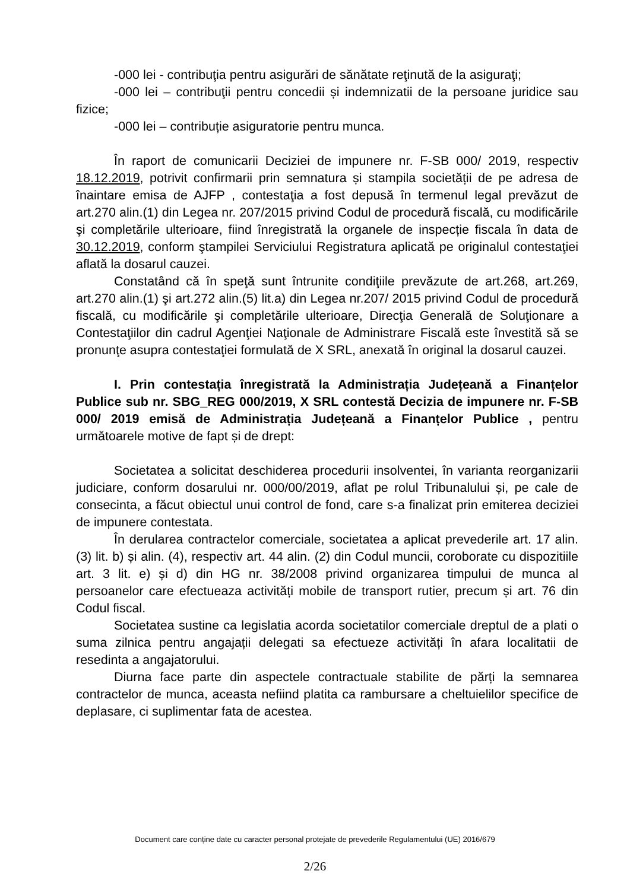-000 lei - contribuţia pentru asigurări de sănătate reţinută de la asiguraţi;
-000 lei – contribuţii pentru concedii și indemnizatii de la persoane juridice sau fizice;
-000 lei – contribuție asiguratorie pentru munca.
În raport de comunicarii Deciziei de impunere nr. F-SB 000/ 2019, respectiv 18.12.2019, potrivit confirmarii prin semnatura și stampila societății de pe adresa de înaintare emisa de AJFP , contestaţia a fost depusă în termenul legal prevăzut de art.270 alin.(1) din Legea nr. 207/2015 privind Codul de procedură fiscală, cu modificările şi completările ulterioare, fiind înregistrată la organele de inspecție fiscala în data de 30.12.2019, conform ştampilei Serviciului Registratura aplicată pe originalul contestaţiei aflată la dosarul cauzei.
Constatând că în speţă sunt întrunite condiţiile prevăzute de art.268, art.269, art.270 alin.(1) şi art.272 alin.(5) lit.a) din Legea nr.207/ 2015 privind Codul de procedură fiscală, cu modificările şi completările ulterioare, Direcţia Generală de Soluţionare a Contestaţiilor din cadrul Agenţiei Naţionale de Administrare Fiscală este învestită să se pronunţe asupra contestaţiei formulată de X SRL, anexată în original la dosarul cauzei.
I. Prin contestația înregistrată la Administrația Județeană a Finanțelor Publice sub nr. SBG_REG 000/2019, X SRL contestă Decizia de impunere nr. F-SB 000/ 2019 emisă de Administrația Județeană a Finanțelor Publice , pentru următoarele motive de fapt și de drept:
Societatea a solicitat deschiderea procedurii insolventei, în varianta reorganizarii judiciare, conform dosarului nr. 000/00/2019, aflat pe rolul Tribunalului și, pe cale de consecinta, a făcut obiectul unui control de fond, care s-a finalizat prin emiterea deciziei de impunere contestata.
În derularea contractelor comerciale, societatea a aplicat prevederile art. 17 alin. (3) lit. b) și alin. (4), respectiv art. 44 alin. (2) din Codul muncii, coroborate cu dispozitiile art. 3 lit. e) și d) din HG nr. 38/2008 privind organizarea timpului de munca al persoanelor care efectueaza activități mobile de transport rutier, precum și art. 76 din Codul fiscal.
Societatea sustine ca legislatia acorda societatilor comerciale dreptul de a plati o suma zilnica pentru angajații delegati sa efectueze activități în afara localitatii de resedinta a angajatorului.
Diurna face parte din aspectele contractuale stabilite de părți la semnarea contractelor de munca, aceasta nefiind platita ca rambursare a cheltuielilor specifice de deplasare, ci suplimentar fata de acestea.
Document care conține date cu caracter personal protejate de prevederile Regulamentului (UE) 2016/679
2/26